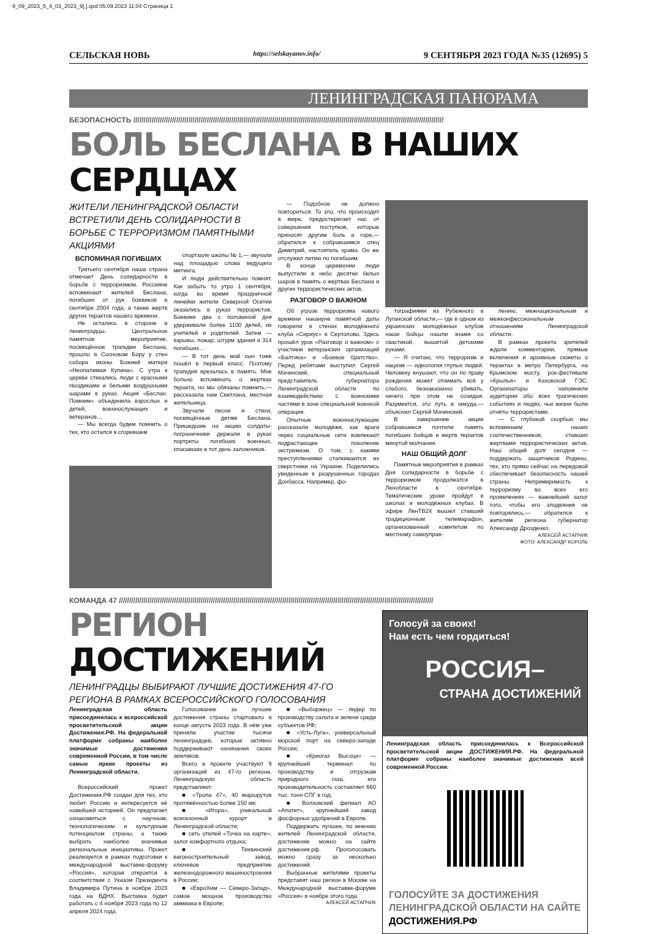9_09_2023_5_4_03_2023_9[.].qxd 05.09.2023 11:04 Страница 1
СЕЛЬСКАЯ НОВЬ https://selskayanov.info/ 9 СЕНТЯБРЯ 2023 ГОДА №35 (12695) 5
ЛЕНИНГРАДСКАЯ ПАНОРАМА
БЕЗОПАСНОСТЬ ////////////////////////////////////////////////////////////////////////////////////////////////////////////////////////////////////////////////////////
БОЛЬ БЕСЛАНА В НАШИХ СЕРДЦАХ
ЖИТЕЛИ ЛЕНИНГРАДСКОЙ ОБЛАСТИ ВСТРЕТИЛИ ДЕНЬ СОЛИДАРНОСТИ В БОРЬБЕ С ТЕРРОРИЗМОМ ПАМЯТНЫМИ АКЦИЯМИ
ВСПОМИНАЯ ПОГИБШИХ
Третьего сентября наша страна отмечает День солидарности в борьбе с терроризмом. Россияне вспоминают жителей Беслана, погибших от рук боевиков в сентябре 2004 года, а также жертв других терактов нашего времени.
Не остались в стороне и ленинградцы. Центральное памятное мероприятие, посвящённое трагедии Беслана, прошло в Сосновом Бору у стен собора иконы Божией матери «Неопалимая Купина». С утра к церкви стекались люди с красными гвоздиками и белыми воздушными шарами в руках. Акция «Беслан. Помним» объединила взрослых и детей, военнослужащих и ветеранов…
— Мы всегда будем помнить о тех, кто остался в сгоревшем
спортзале школы № 1,— звучали над площадью слова ведущего митинга.
И люди действительно помнят. Как забыть то утро 1 сентября, когда во время праздничной линейки жители Северной Осетии оказались в руках террористов. Боевики два с половиной дня удерживали более 1100 детей, их учителей и родителей. Затем — взрывы, пожар, штурм здания и 314 погибших…
— В тот день мой сын тоже пошёл в первый класс. Поэтому трагедия врезалась в память. Мне больно вспоминать о жертвах теракта, но мы обязаны помнить,— рассказала нам Светлана, местная жительница.
Звучали песни и стихи, посвящённые детям Беслана. Пришедшие на акцию солдаты-пограничники держали в руках портреты погибших военных, спасавших в тот день заложников.
— Подобное не должно повториться. То зло, что происходит в мире, предостерегает нас от совершения поступков, которые приносят другим боль и горе,— обратился к собравшимся отец Димитрий, настоятель храма. Он же отслужил литию по погибшим.
В конце церемонии люди выпустили в небо десятки белых шаров в память о жертвах Беслана и других террористических актов.
РАЗГОВОР О ВАЖНОМ
Об угрозе терроризма нового времени накануне памятной даты говорили в стенах молодёжного клуба «Сириус» в Сертолово. Здесь прошёл урок «Разговор о важном» с участием ветеранских организаций «Балтика» и «Боевое братство». Перед ребятами выступил Сергей Мачинский, специальный представитель губернатора Ленинградской области по взаимодействию с воинскими частями в зоне специальной военной операции.
Опытные военнослужащие рассказали молодёжи, как враги через социальные сети вовлекают подрастающее поколение экстремизм. О том, с какими преступлениями сталкиваются их сверстники на Украине. Поделились увиденным в разрушенных городах Донбасса. Например, фо-
тографиями из Рубежного в Луганской области,— где в одном из украинских молодёжных клубов наши бойцы нашли знамя со свастикой, вышитой детскими руками.
— Я считаю, что терроризм и нацизм — идеология глупых людей. Человеку внушают, что он по праву рождения может отнимать всё у слабого, безнаказанно убивать, ничего при этом не созидая. Разумеется, это путь в никуда,— объяснил Сергей Мачинский.
В завершение акции собравшиеся почтили память погибших бойцов и жертв терактов минутой молчания.
НАШ ОБЩИЙ ДОЛГ
Памятные мероприятия в рамках Дня солидарности в борьбе с терроризмом продолжатся в Ленобласти в сентябре. Тематические уроки пройдут в школах и молодёжных клубах. В эфире ЛенТВ24 вышел ставший традиционным телемарафон, организованный комитетом по местному самоуправ-
лению, межнациональным и межконфессиональным отношениям Ленинградской области.
В рамках проекта зрителей ждали комментарии, прямые включения и архивные сюжеты о терактах в метро Петербурга, на Крымском мосту, рок-фестивале «Крылья» и Каховской ГЭС. Организаторы напомнили аудитории обо всех трагических событиях и людях, чьи жизни были отняты террористами.
— С глубокой скорбью мы вспоминаем наших соотечественников, ставших жертвами террористических актов. Наш общий долг сегодня — поддержать защитников Родины, тех, кто прямо сейчас на передовой обеспечивает безопасность нашей страны. Непримиримость к терроризму во всех его проявлениях — важнейший залог того, чтобы его злодеяния не повторялись,— обратился к жителям региона губернатор Александр Дрозденко.
АЛЕКСЕЙ АСТАПЧИК
ФОТО: АЛЕКСАНДР КОРОЛЬ
КОМАНДА 47 //////////////////////////////////////////////////////////////////////////////////////////////////////////////////////////////////////////////////////////
РЕГИОН ДОСТИЖЕНИЙ
ЛЕНИНГРАДЦЫ ВЫБИРАЮТ ЛУЧШИЕ ДОСТИЖЕНИЯ 47-ГО РЕГИОНА В РАМКАХ ВСЕРОССИЙСКОГО ГОЛОСОВАНИЯ
Ленинградская область присоединилась к всероссийской просветительской акции Достижения.РФ. На федеральной платформе собраны наиболее значимые достижения современной России, в том числе самые яркие проекты из Ленинградской области.
Всероссийский проект Достижения.РФ создан для тех, кто любит Россию и интересуется её новейшей историей. Он предлагает ознакомиться с научным, технологическим и культурным потенциалом страны, а также выбрать наиболее значимые региональные инициативы. Проект реализуется в рамках подготовки к международной выставке-форуму «Россия», которая откроется в соответствии с Указом Президента Владимира Путина в ноябре 2023 года на ВДНХ. Выставка будет работать с 4 ноября 2023 года по 12 апреля 2024 года.
Голосование за лучшие достижения страны стартовало в конце августа 2023 года. В нём уже приняли участие тысячи ленинградцев, которые активно поддерживают начинания своих земляков.
Всего в проекте участвуют 9 организаций из 47-го региона. Ленинградскую область представляют:
■ «Тропа 47», 40 маршрутов протяжённостью более 150 км;
■ «Игора», уникальный всесезонный курорт в Ленинградской области;
■ сеть отелей «Точка на карте», залог комфортного отдыха;
■ Тихвинский вагоностроительный завод, ключевое предприятие железнодорожного машиностроения в России;
■ «ЕвроХим — Северо-Запад», самое мощное производство аммиака в Европе;
■ «Выборжец» — лидер по производству салата и зелени среди субъектов РФ;
■ «Усть-Луга», универсальный морской порт на северо-западе России;
■ «Криогаз Высоцк» — крупнейший терминал по производству и отгрузкам природного газа, его производительность составляет 660 тыс. тонн СПГ в год;
■ Волховский филиал АО «Апатит», крупнейший завод фосфорных удобрений в Европе.
Поддержать лучшее, по мнению жителей Ленинградской области, достижение можно на сайте достижения.рф. Проголосовать можно сразу за несколько достижений.
Выбранные жителями проекты представят наш регион в Москве на Международной выставке-форуме «Россия» в ноябре этого года.
АЛЕКСЕЙ АСТАПЧИК
Голосуй за своих!
Нам есть чем гордиться!
РОССИЯ–
СТРАНА ДОСТИЖЕНИЙ
Ленинградская область присоединилась к Всероссийской просветительской акции ДОСТИЖЕНИЯ.РФ. На федеральной платформе собраны наиболее значимые достижения всей современной России.
ГОЛОСУЙТЕ ЗА ДОСТИЖЕНИЯ ЛЕНИНГРАДСКОЙ ОБЛАСТИ НА САЙТЕ ДОСТИЖЕНИЯ.РФ